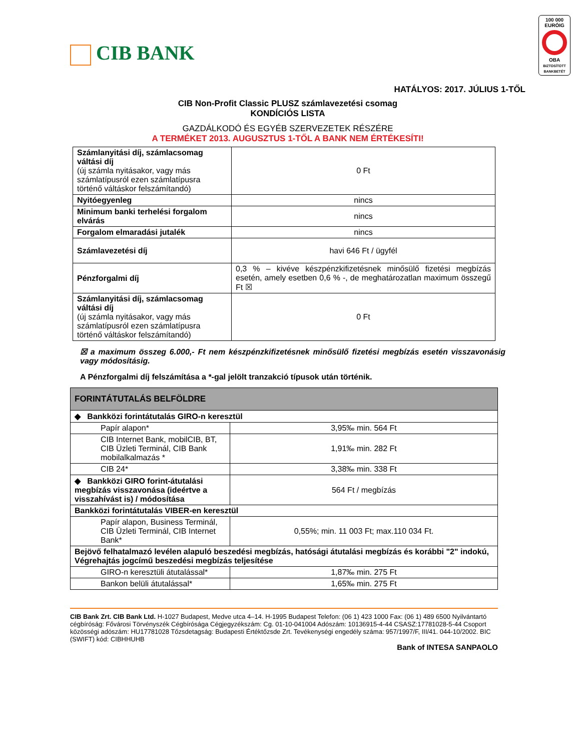CIB BANK
100 000 EURÓIG
OBA
BIZTOSÍTOTT BANKBETÉT
HATÁLYOS: 2017. JÚLIUS 1-TŐL
CIB Non-Profit Classic PLUSZ számlavezetési csomag
KONDÍCIÓS LISTA
GAZDÁLKODÓ ÉS EGYÉB SZERVEZETEK RÉSZÉRE
A TERMÉKET 2013. AUGUSZTUS 1-TŐL A BANK NEM ÉRTÉKESÍTI!
| Számlanyitási díj, számlacsomag váltási díj (új számla nyitásakor, vagy más számlatípusról ezen számlatípusra történő váltáskor felszámítandó) | 0 Ft |
| Nyitóegyenleg | nincs |
| Minimum banki terhelési forgalom elvárás | nincs |
| Forgalom elmaradási jutalék | nincs |
| Számlavezetési díj | havi 646 Ft / ügyfél |
| Pénzforgalmi díj | 0,3 % – kivéve készpénzkifizetésnek minősülő fizetési megbízás esetén, amely esetben 0,6 % -, de meghatározatlan maximum összegű Ft ☒ |
| Számlanyitási díj, számlacsomag váltási díj (új számla nyitásakor, vagy más számlatípusról ezen számlatípusra történő váltáskor felszámítandó) | 0 Ft |
☒ a maximum összeg 6.000,- Ft nem készpénzkifizetésnek minősülő fizetési megbízás esetén visszavonásig vagy módosításig.
A Pénzforgalmi díj felszámítása a *-gal jelölt tranzakció típusok után történik.
| FORINTÁTUTALÁS BELFÖLDRE | |
| ◆ Bankközi forintátutalás GIRO-n keresztül | |
| Papír alapon* | 3,95‰ min. 564 Ft |
| CIB Internet Bank, mobilCIB, BT, CIB Üzleti Terminál, CIB Bank mobilalkalmazás * | 1,91‰ min. 282 Ft |
| CIB 24* | 3,38‰ min. 338 Ft |
| ◆ Bankközi GIRO forint-átutalási megbízás visszavonása (ideértve a visszahívást is) / módosítása | 564 Ft / megbízás |
| Bankközi forintátutalás VIBER-en keresztül | |
| Papír alapon, Business Terminál, CIB Üzleti Terminál, CIB Internet Bank* | 0,55%; min. 11 003 Ft; max.110 034 Ft. |
| Bejövő felhatalmazó levélen alapuló beszedési megbízás, hatósági átutalási megbízás és korábbi "2" indokú, Végrehajtás jogcímű beszedési megbízás teljesítése | |
| GIRO-n keresztüli átutalással* | 1,87‰ min. 275 Ft |
| Bankon belüli átutalással* | 1,65‰ min. 275 Ft |
CIB Bank Zrt. CIB Bank Ltd. H-1027 Budapest, Medve utca 4–14. H-1995 Budapest Telefon: (06 1) 423 1000 Fax: (06 1) 489 6500 Nyilvántartó cégbíróság: Fővárosi Törvényszék Cégbírósága Cégjegyzékszám: Cg. 01-10-041004 Adószám: 10136915-4-44 CSASZ:17781028-5-44 Csoport közösségi adószám: HU17781028 Tőzsdetagság: Budapesti Értéktőzsde Zrt. Tevékenységi engedély száma: 957/1997/F, III/41. 044-10/2002. BIC (SWIFT) kód: CIBHHUHB
Bank of INTESA SANPAOLO